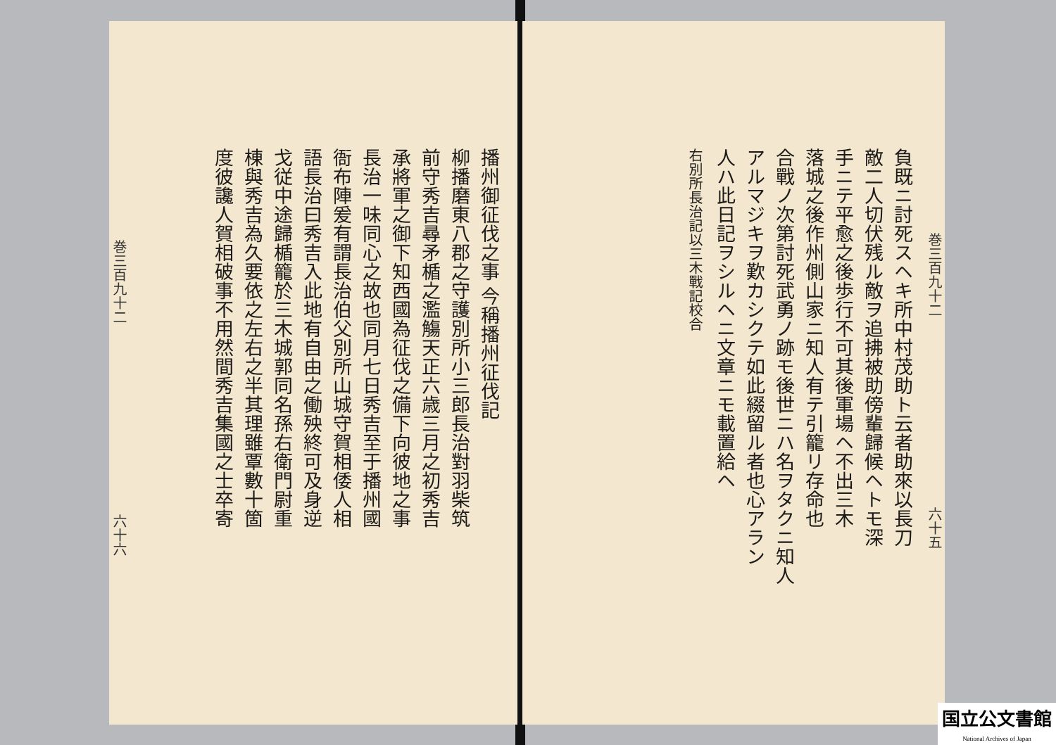巻三百九十二
六十六
播州御征伐之事 今稱播州征伐記
柳播磨東八郡之守護別所小三郎長治對羽柴筑
前守秀吉尋矛楯之濫觴天正六歳三月之初秀吉
承將軍之御下知西國為征伐之備下向彼地之事
長治一味同心之故也同月七日秀吉至于播州國
衙布陣爰有謂長治伯父別所山城守賀相倭人相
語長治曰秀吉入此地有自由之働殃終可及身逆
戈従中途歸楯籠於三木城郭同名孫右衛門尉重
棟與秀吉為久要依之左右之半其理雖覃數十箇
度彼讒人賀相破事不用然間秀吉集國之士卒寄
負既ニ討死スヘキ所中村茂助ト云者助來以長刀
敵二人切伏残ル敵ヲ追拂被助傍輩歸候ヘトモ深
手ニテ平愈之後歩行不可其後軍場ヘ不出三木
落城之後作州側山家ニ知人有テ引籠リ存命也
合戰ノ次第討死武勇ノ跡モ後世ニハ名ヲタクニ知人
アルマジキヲ歎カシクテ如此綴留ル者也心アラン
人ハ此日記ヲシルヘニ文章ニモ載置給ヘ
右別所長治記以三木戰記校合
巻三百九十二
六十五
国立公文書館
National Archives of Japan